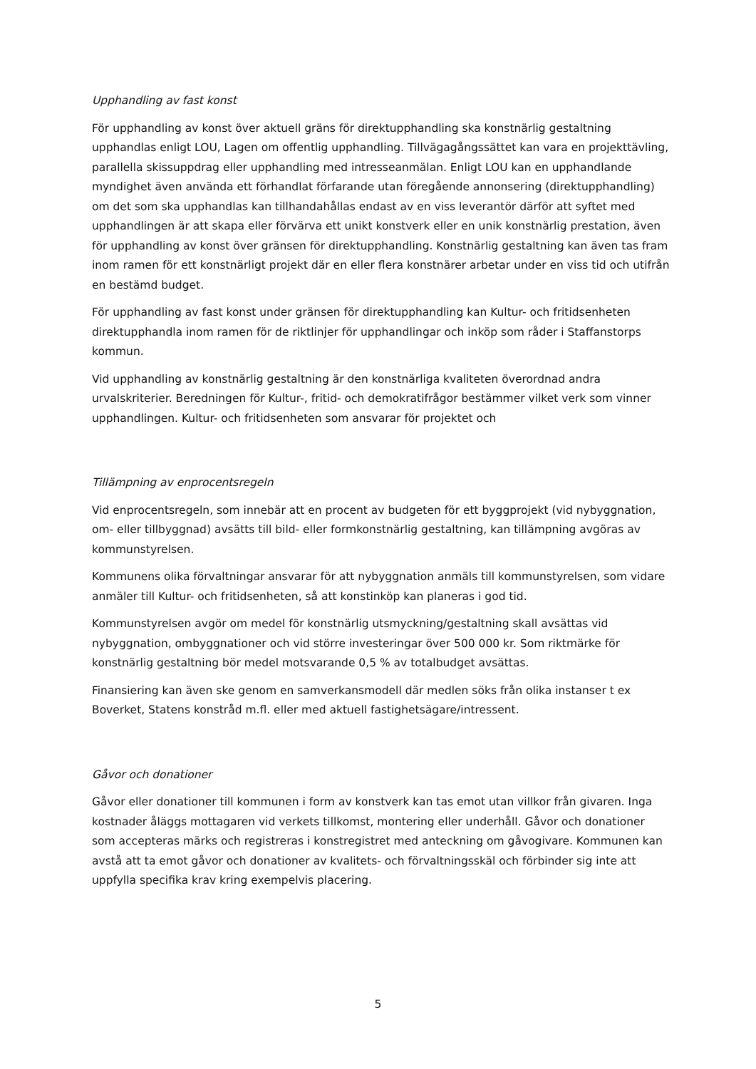Upphandling av fast konst
För upphandling av konst över aktuell gräns för direktupphandling ska konstnärlig gestaltning upphandlas enligt LOU, Lagen om offentlig upphandling. Tillvägagångssättet kan vara en projekttävling, parallella skissuppdrag eller upphandling med intresseanmälan. Enligt LOU kan en upphandlande myndighet även använda ett förhandlat förfarande utan föregående annonsering (direktupphandling) om det som ska upphandlas kan tillhandahållas endast av en viss leverantör därför att syftet med upphandlingen är att skapa eller förvärva ett unikt konstverk eller en unik konstnärlig prestation, även för upphandling av konst över gränsen för direktupphandling. Konstnärlig gestaltning kan även tas fram inom ramen för ett konstnärligt projekt där en eller flera konstnärer arbetar under en viss tid och utifrån en bestämd budget.
För upphandling av fast konst under gränsen för direktupphandling kan Kultur- och fritidsenheten direktupphandla inom ramen för de riktlinjer för upphandlingar och inköp som råder i Staffanstorps kommun.
Vid upphandling av konstnärlig gestaltning är den konstnärliga kvaliteten överordnad andra urvalskriterier. Beredningen för Kultur-, fritid- och demokratifrågor bestämmer vilket verk som vinner upphandlingen. Kultur- och fritidsenheten som ansvarar för projektet och
Tillämpning av enprocentsregeln
Vid enprocentsregeln, som innebär att en procent av budgeten för ett byggprojekt (vid nybyggnation, om- eller tillbyggnad) avsätts till bild- eller formkonstnärlig gestaltning, kan tillämpning avgöras av kommunstyrelsen.
Kommunens olika förvaltningar ansvarar för att nybyggnation anmäls till kommunstyrelsen, som vidare anmäler till Kultur- och fritidsenheten, så att konstinköp kan planeras i god tid.
Kommunstyrelsen avgör om medel för konstnärlig utsmyckning/gestaltning skall avsättas vid nybyggnation, ombyggnationer och vid större investeringar över 500 000 kr. Som riktmärke för konstnärlig gestaltning bör medel motsvarande 0,5 % av totalbudget avsättas.
Finansiering kan även ske genom en samverkansmodell där medlen söks från olika instanser t ex Boverket, Statens konstråd m.fl. eller med aktuell fastighetsägare/intressent.
Gåvor och donationer
Gåvor eller donationer till kommunen i form av konstverk kan tas emot utan villkor från givaren. Inga kostnader åläggs mottagaren vid verkets tillkomst, montering eller underhåll. Gåvor och donationer som accepteras märks och registreras i konstregistret med anteckning om gåvogivare. Kommunen kan avstå att ta emot gåvor och donationer av kvalitets- och förvaltningsskäl och förbinder sig inte att uppfylla specifika krav kring exempelvis placering.
5